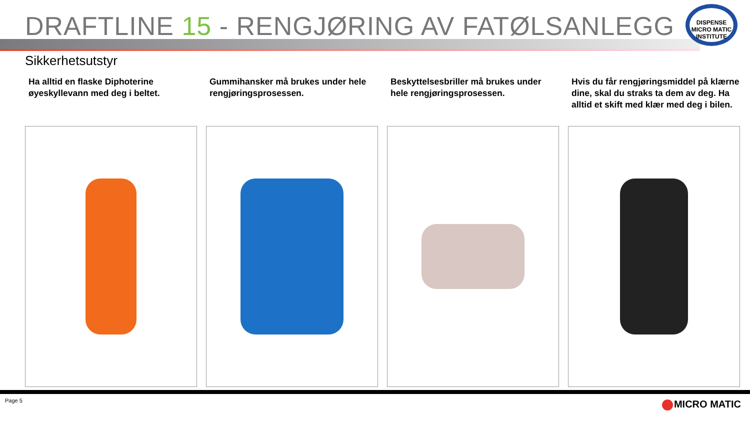DRAFTLINE 15 - RENGJØRING AV FATØLSANLEGG
DISPENSE
MICRO MATIC
INSTITUTE
Sikkerhetsutstyr
Ha alltid en flaske Diphoterine øyeskyllevann med deg i beltet.
Gummihansker må brukes under hele rengjøringsprosessen.
Beskyttelsesbriller må brukes under hele rengjøringsprosessen.
Hvis du får rengjøringsmiddel på klærne dine, skal du straks ta dem av deg. Ha alltid et skift med klær med deg i bilen.
Page 5 MICRO MATIC